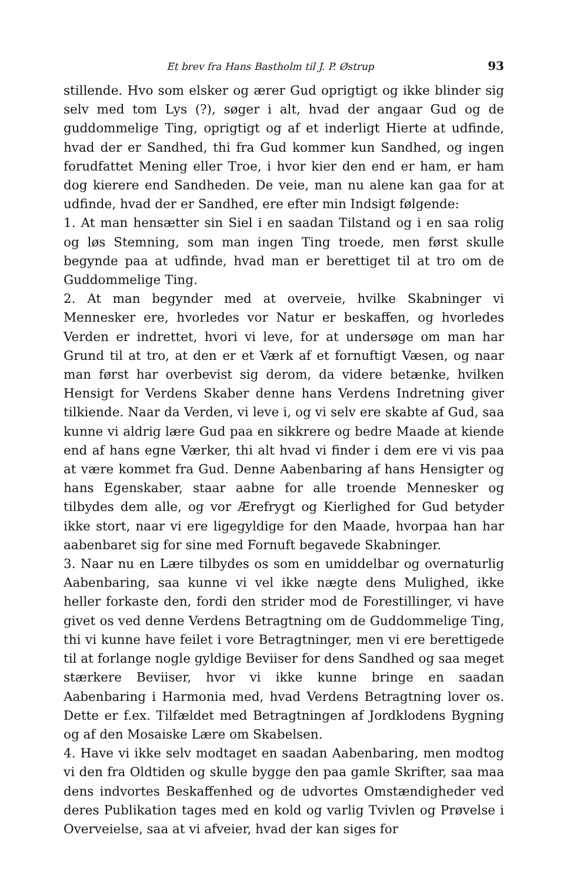Et brev fra Hans Bastholm til J. P. Østrup 93
stillende. Hvo som elsker og ærer Gud oprigtigt og ikke blinder sig selv med tom Lys (?), søger i alt, hvad der angaar Gud og de guddommelige Ting, oprigtigt og af et inderligt Hierte at udfinde, hvad der er Sandhed, thi fra Gud kommer kun Sandhed, og ingen forudfattet Mening eller Troe, i hvor kier den end er ham, er ham dog kierere end Sandheden. De veie, man nu alene kan gaa for at udfinde, hvad der er Sandhed, ere efter min Indsigt følgende:
1. At man hensætter sin Siel i en saadan Tilstand og i en saa rolig og løs Stemning, som man ingen Ting troede, men først skulle begynde paa at udfinde, hvad man er berettiget til at tro om de Guddommelige Ting.
2. At man begynder med at overveie, hvilke Skabninger vi Mennesker ere, hvorledes vor Natur er beskaffen, og hvorledes Verden er indrettet, hvori vi leve, for at undersøge om man har Grund til at tro, at den er et Værk af et fornuftigt Væsen, og naar man først har overbevist sig derom, da videre betænke, hvilken Hensigt for Verdens Skaber denne hans Verdens Indretning giver tilkiende. Naar da Verden, vi leve i, og vi selv ere skabte af Gud, saa kunne vi aldrig lære Gud paa en sikkrere og bedre Maade at kiende end af hans egne Værker, thi alt hvad vi finder i dem ere vi vis paa at være kommet fra Gud. Denne Aabenbaring af hans Hensigter og hans Egenskaber, staar aabne for alle troende Mennesker og tilbydes dem alle, og vor Ærefrygt og Kierlighed for Gud betyder ikke stort, naar vi ere ligegyldige for den Maade, hvorpaa han har aabenbaret sig for sine med Fornuft begavede Skabninger.
3. Naar nu en Lære tilbydes os som en umiddelbar og overnaturlig Aabenbaring, saa kunne vi vel ikke nægte dens Mulighed, ikke heller forkaste den, fordi den strider mod de Forestillinger, vi have givet os ved denne Verdens Betragtning om de Guddommelige Ting, thi vi kunne have feilet i vore Betragtninger, men vi ere berettigede til at forlange nogle gyldige Beviiser for dens Sandhed og saa meget stærkere Beviiser, hvor vi ikke kunne bringe en saadan Aabenbaring i Harmonia med, hvad Verdens Betragtning lover os. Dette er f.ex. Tilfældet med Betragtningen af Jordklodens Bygning og af den Mosaiske Lære om Skabelsen.
4. Have vi ikke selv modtaget en saadan Aabenbaring, men modtog vi den fra Oldtiden og skulle bygge den paa gamle Skrifter, saa maa dens indvortes Beskaffenhed og de udvortes Omstændigheder ved deres Publikation tages med en kold og varlig Tvivlen og Prøvelse i Overveielse, saa at vi afveier, hvad der kan siges for